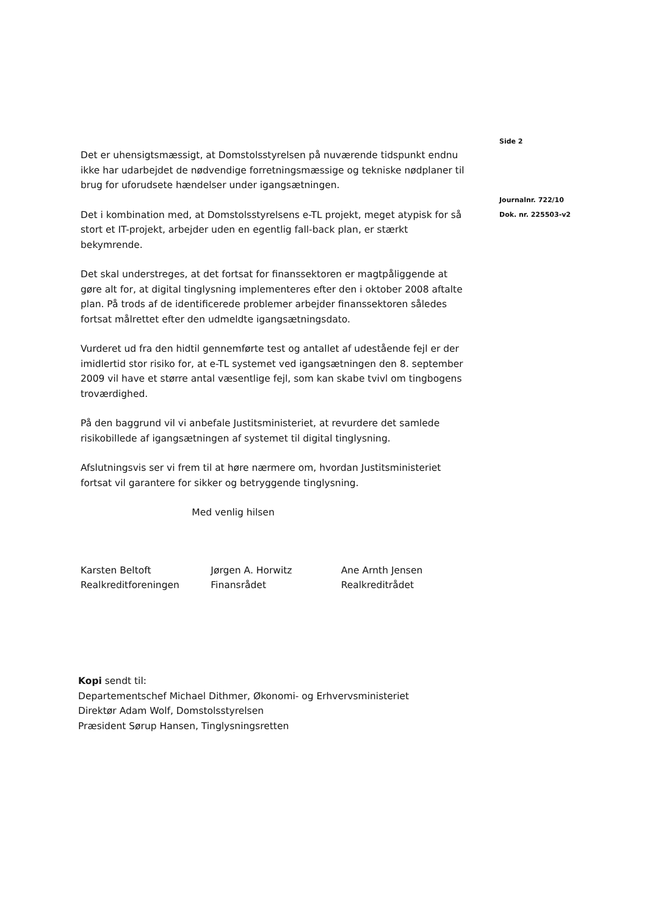Side 2
Journalnr. 722/10
Dok. nr. 225503-v2
Det er uhensigtsmæssigt, at Domstolsstyrelsen på nuværende tidspunkt endnu ikke har udarbejdet de nødvendige forretningsmæssige og tekniske nødplaner til brug for uforudsete hændelser under igangsætningen.
Det i kombination med, at Domstolsstyrelsens e-TL projekt, meget atypisk for så stort et IT-projekt, arbejder uden en egentlig fall-back plan, er stærkt bekymrende.
Det skal understreges, at det fortsat for finanssektoren er magtpåliggende at gøre alt for, at digital tinglysning implementeres efter den i oktober 2008 aftalte plan. På trods af de identificerede problemer arbejder finanssektoren således fortsat målrettet efter den udmeldte igangsætningsdato.
Vurderet ud fra den hidtil gennemførte test og antallet af udestående fejl er der imidlertid stor risiko for, at e-TL systemet ved igangsætningen den 8. september 2009 vil have et større antal væsentlige fejl, som kan skabe tvivl om tingbogens troværdighed.
På den baggrund vil vi anbefale Justitsministeriet, at revurdere det samlede risikobillede af igangsætningen af systemet til digital tinglysning.
Afslutningsvis ser vi frem til at høre nærmere om, hvordan Justitsministeriet fortsat vil garantere for sikker og betryggende tinglysning.
Med venlig hilsen
Karsten Beltoft
Realkreditforeningen
Jørgen A. Horwitz
Finansrådet
Ane Arnth Jensen
Realkreditrådet
Kopi sendt til:
Departementschef Michael Dithmer, Økonomi- og Erhvervsministeriet
Direktør Adam Wolf, Domstolsstyrelsen
Præsident Sørup Hansen, Tinglysningsretten